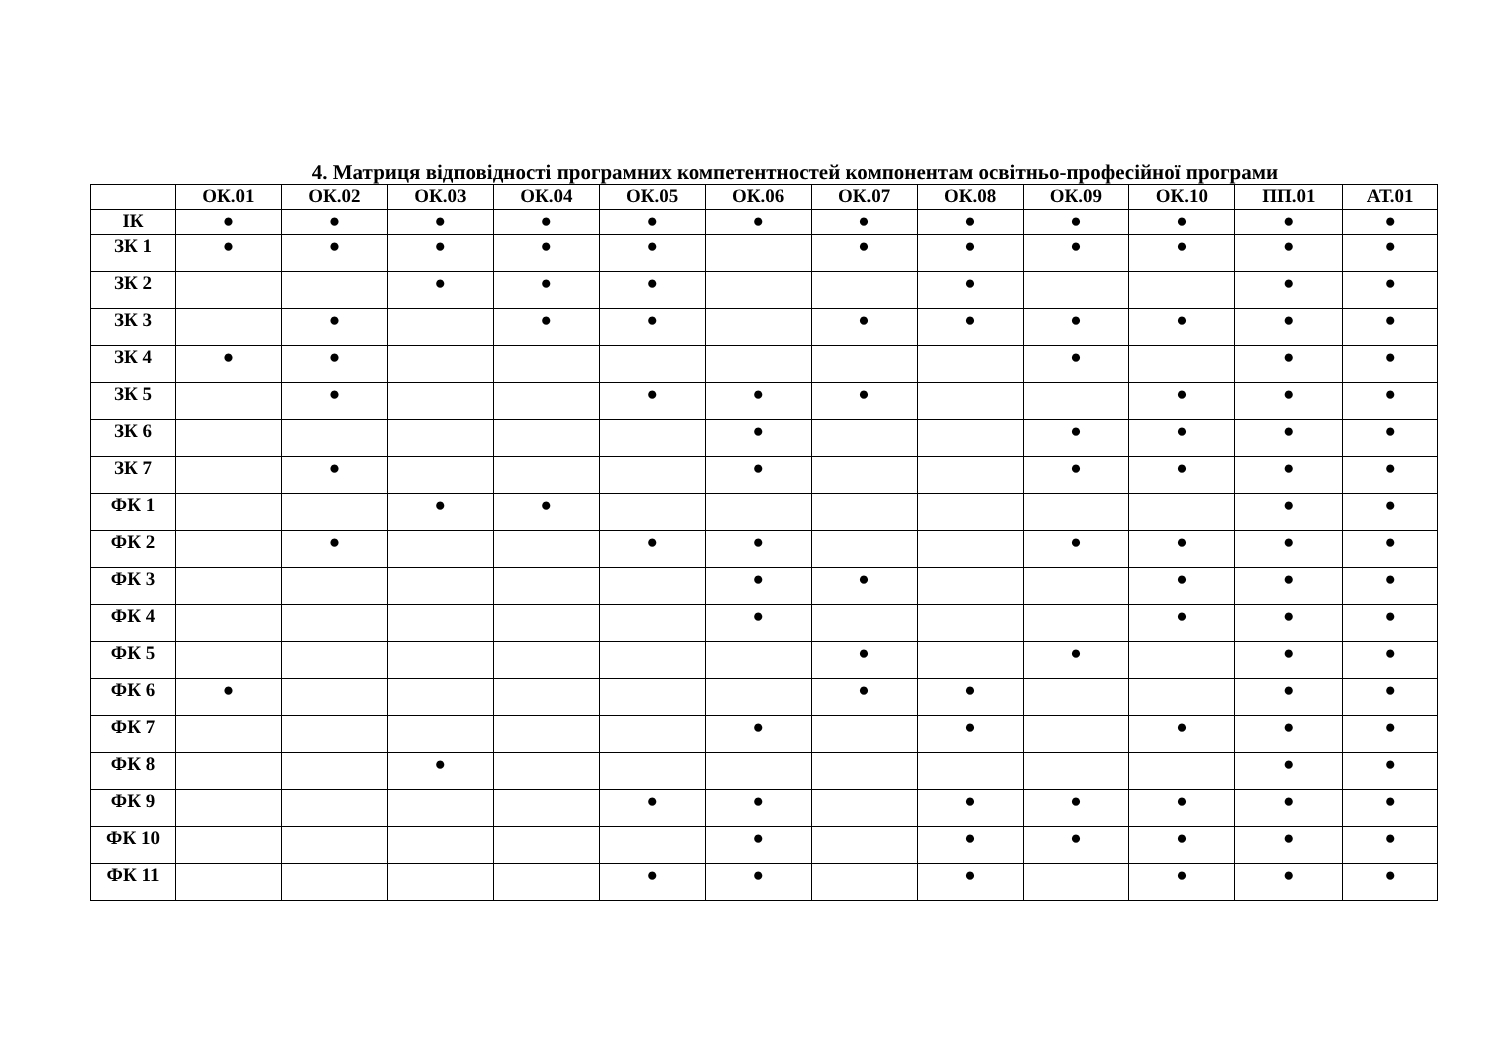4. Матриця відповідності програмних компетентностей компонентам освітньо-професійної програми
| | ОК.01 | ОК.02 | ОК.03 | ОК.04 | ОК.05 | ОК.06 | ОК.07 | ОК.08 | ОК.09 | ОК.10 | ПП.01 | АТ.01 |
| --- | --- | --- | --- | --- | --- | --- | --- | --- | --- | --- | --- | --- |
| ІК | ● | ● | ● | ● | ● | ● | ● | ● | ● | ● | ● | ● |
| ЗК 1 | ● | ● | ● | ● | ● | | ● | ● | ● | ● | ● | ● |
| ЗК 2 | | | ● | ● | ● | | | ● | | | ● | ● |
| ЗК 3 | | ● | | ● | ● | | ● | ● | ● | ● | ● | ● |
| ЗК 4 | ● | ● | | | | | | | ● | | ● | ● |
| ЗК 5 | | ● | | | ● | ● | ● | | | ● | ● | ● |
| ЗК 6 | | | | | | ● | | | ● | ● | ● | ● |
| ЗК 7 | | ● | | | | ● | | | ● | ● | ● | ● |
| ФК 1 | | | ● | ● | | | | | | | ● | ● |
| ФК 2 | | ● | | | ● | ● | | | ● | ● | ● | ● |
| ФК 3 | | | | | | ● | ● | | | ● | ● | ● |
| ФК 4 | | | | | | ● | | | | ● | ● | ● |
| ФК 5 | | | | | | | ● | | ● | | ● | ● |
| ФК 6 | ● | | | | | | ● | ● | | | ● | ● |
| ФК 7 | | | | | | ● | | ● | | ● | ● | ● |
| ФК 8 | | | ● | | | | | | | | ● | ● |
| ФК 9 | | | | | ● | ● | | ● | ● | ● | ● | ● |
| ФК 10 | | | | | | ● | | ● | ● | ● | ● | ● |
| ФК 11 | | | | | ● | ● | | ● | | ● | ● | ● |